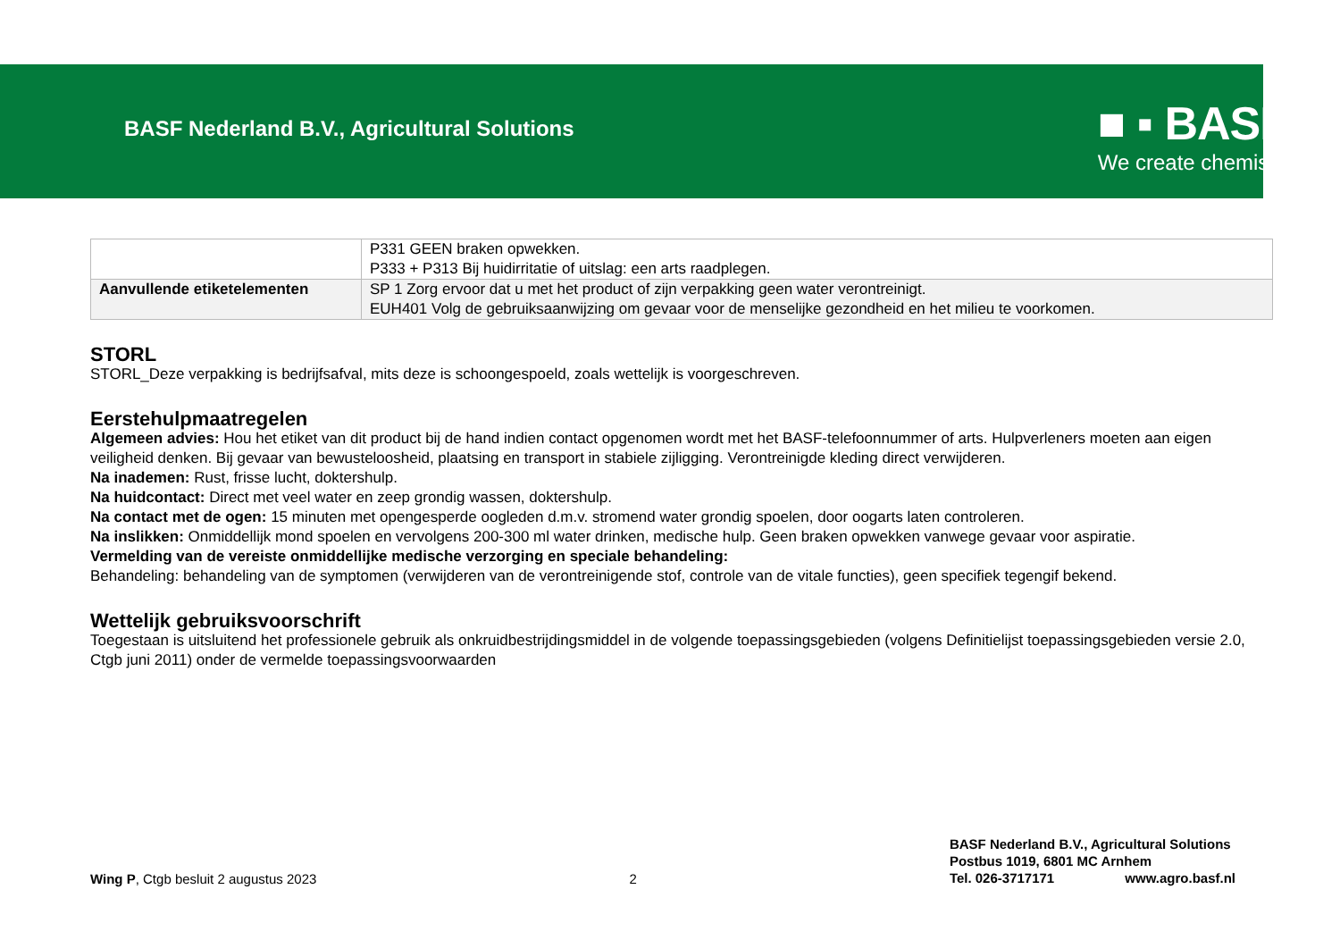BASF Nederland B.V., Agricultural Solutions
■ ▪ BASF
We create chemistry
| | P331 GEEN braken opwekken. P333 + P313 Bij huidirritatie of uitslag: een arts raadplegen. |
| Aanvullende etiketelementen | SP 1 Zorg ervoor dat u met het product of zijn verpakking geen water verontreinigt. EUH401 Volg de gebruiksaanwijzing om gevaar voor de menselijke gezondheid en het milieu te voorkomen. |
STORL
STORL_Deze verpakking is bedrijfsafval, mits deze is schoongespoeld, zoals wettelijk is voorgeschreven.
Eerstehulpmaatregelen
Algemeen advies: Hou het etiket van dit product bij de hand indien contact opgenomen wordt met het BASF-telefoonnummer of arts. Hulpverleners moeten aan eigen veiligheid denken. Bij gevaar van bewusteloosheid, plaatsing en transport in stabiele zijligging. Verontreinigde kleding direct verwijderen.
Na inademen: Rust, frisse lucht, doktershulp.
Na huidcontact: Direct met veel water en zeep grondig wassen, doktershulp.
Na contact met de ogen: 15 minuten met opengesperde oogleden d.m.v. stromend water grondig spoelen, door oogarts laten controleren.
Na inslikken: Onmiddellijk mond spoelen en vervolgens 200-300 ml water drinken, medische hulp. Geen braken opwekken vanwege gevaar voor aspiratie.
Vermelding van de vereiste onmiddellijke medische verzorging en speciale behandeling:
Behandeling: behandeling van de symptomen (verwijderen van de verontreinigende stof, controle van de vitale functies), geen specifiek tegengif bekend.
Wettelijk gebruiksvoorschrift
Toegestaan is uitsluitend het professionele gebruik als onkruidbestrijdingsmiddel in de volgende toepassingsgebieden (volgens Definitielijst toepassingsgebieden versie 2.0, Ctgb juni 2011) onder de vermelde toepassingsvoorwaarden
Wing P, Ctgb besluit 2 augustus 2023
2
BASF Nederland B.V., Agricultural Solutions
Postbus 1019, 6801 MC Arnhem
Tel. 026-3717171 www.agro.basf.nl